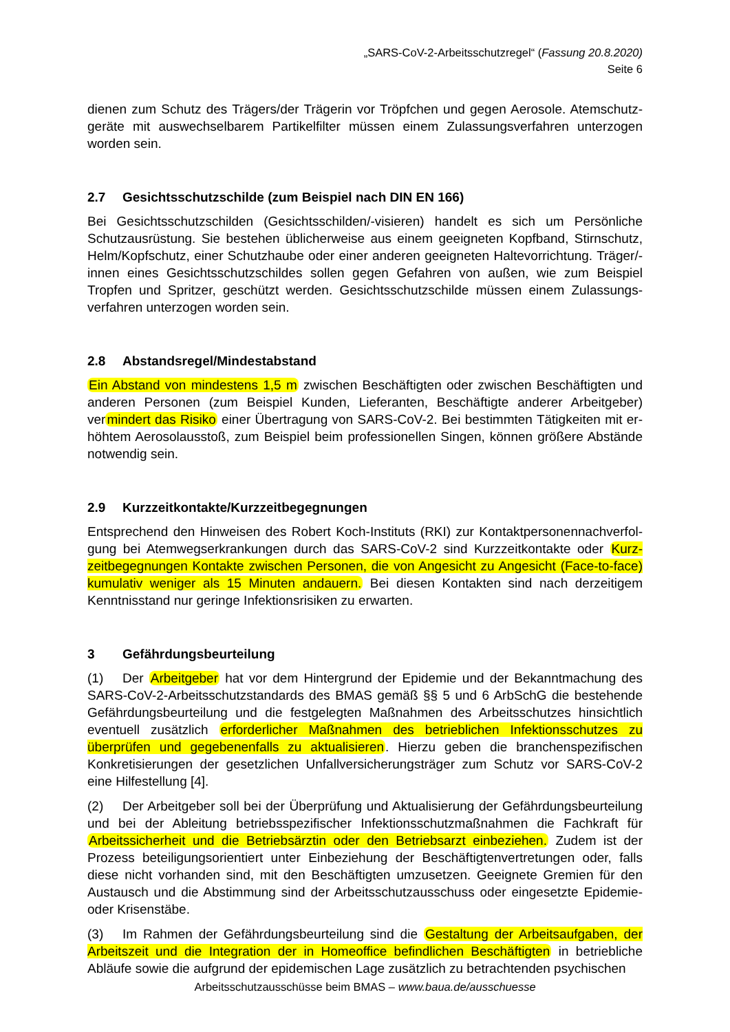„SARS-CoV-2-Arbeitsschutzregel“ (Fassung 20.8.2020)
Seite 6
dienen zum Schutz des Trägers/der Trägerin vor Tröpfchen und gegen Aerosole. Atemschutz­geräte mit auswechselbarem Partikelfilter müssen einem Zulassungsverfahren unterzogen worden sein.
2.7 Gesichtsschutzschilde (zum Beispiel nach DIN EN 166)
Bei Gesichtsschutzschilden (Gesichtsschilden/-visieren) handelt es sich um Persönliche Schutzausrüstung. Sie bestehen üblicherweise aus einem geeigneten Kopfband, Stirnschutz, Helm/Kopfschutz, einer Schutzhaube oder einer anderen geeigneten Haltevorrichtung. Trä­ger/-innen eines Gesichtsschutzschildes sollen gegen Gefahren von außen, wie zum Beispiel Tropfen und Spritzer, geschützt werden. Gesichtsschutzschilde müssen einem Zulassungs­verfahren unterzogen worden sein.
2.8 Abstandsregel/Mindestabstand
Ein Abstand von mindestens 1,5 m zwischen Beschäftigten oder zwischen Beschäftigten und anderen Personen (zum Beispiel Kunden, Lieferanten, Beschäftigte anderer Arbeitgeber) vermindert das Risiko einer Übertragung von SARS-CoV-2. Bei bestimmten Tätigkeiten mit er­höhtem Aerosolausstoß, zum Beispiel beim professionellen Singen, können größere Abstände notwendig sein.
2.9 Kurzzeitkontakte/Kurzzeitbegegnungen
Entsprechend den Hinweisen des Robert Koch-Instituts (RKI) zur Kontaktpersonennachverfol­gung bei Atemwegserkrankungen durch das SARS-CoV-2 sind Kurzzeitkontakte oder Kurz­zeitbegegnungen Kontakte zwischen Personen, die von Angesicht zu Angesicht (Face-to-face) kumulativ weniger als 15 Minuten andauern. Bei diesen Kontakten sind nach derzeitigem Kenntnisstand nur geringe Infektionsrisiken zu erwarten.
3 Gefährdungsbeurteilung
(1) Der Arbeitgeber hat vor dem Hintergrund der Epidemie und der Bekanntmachung des SARS-CoV-2-Arbeitsschutzstandards des BMAS gemäß §§ 5 und 6 ArbSchG die bestehende Gefährdungsbeurteilung und die festgelegten Maßnahmen des Arbeitsschutzes hinsichtlich eventuell zusätzlich erforderlicher Maßnahmen des betrieblichen Infektionsschutzes zu überprüfen und gegebenenfalls zu aktualisieren. Hierzu geben die branchenspezifischen Konkretisierungen der gesetzlichen Unfallversicherungsträger zum Schutz vor SARS-CoV-2 eine Hilfestellung [4].
(2) Der Arbeitgeber soll bei der Überprüfung und Aktualisierung der Gefährdungsbeurteilung und bei der Ableitung betriebsspezifischer Infektionsschutzmaßnahmen die Fachkraft für Arbeitssicherheit und die Betriebsärztin oder den Betriebsarzt einbeziehen. Zudem ist der Prozess beteiligungsorientiert unter Einbeziehung der Beschäftigtenvertretungen oder, falls diese nicht vorhanden sind, mit den Beschäftigten umzusetzen. Geeignete Gremien für den Austausch und die Abstimmung sind der Arbeitsschutzausschuss oder eingesetzte Epidemie- oder Krisenstäbe.
(3) Im Rahmen der Gefährdungsbeurteilung sind die Gestaltung der Arbeitsaufgaben, der Arbeitszeit und die Integration der in Homeoffice befindlichen Beschäftigten in betriebliche Abläufe sowie die aufgrund der epidemischen Lage zusätzlich zu betrachtenden psychischen
Arbeitsschutzausschüsse beim BMAS – www.baua.de/ausschuesse